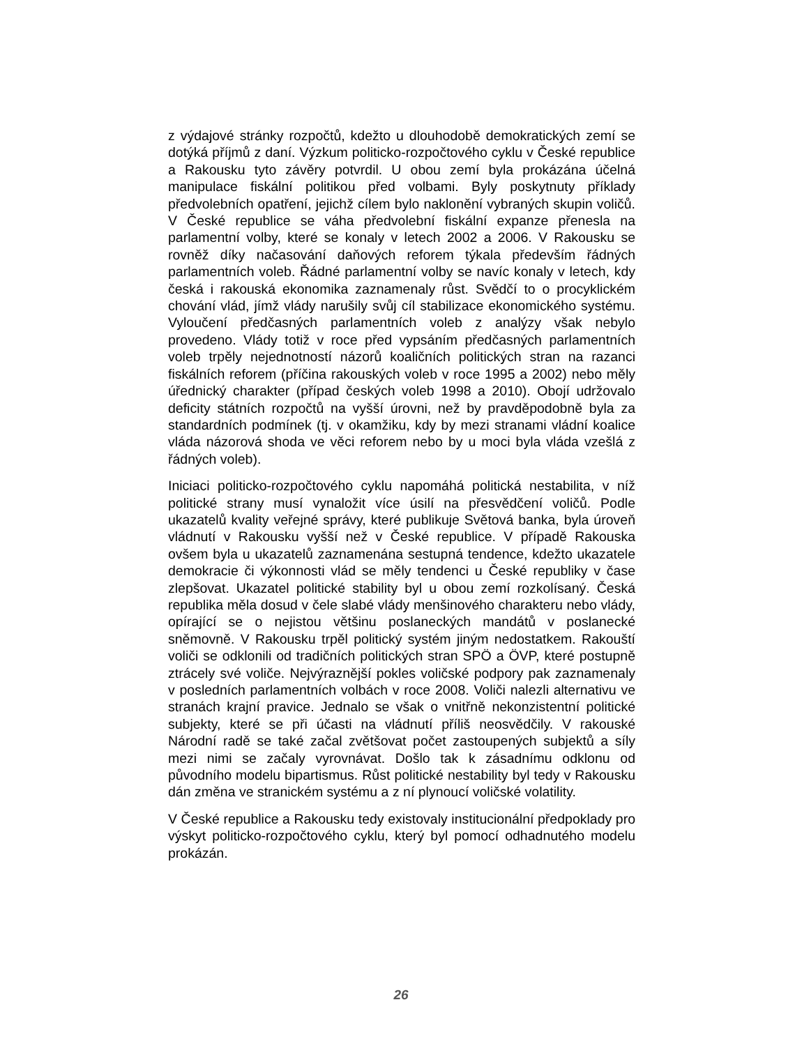z výdajové stránky rozpočtů, kdežto u dlouhodobě demokratických zemí se dotýká příjmů z daní. Výzkum politicko-rozpočtového cyklu v České republice a Rakousku tyto závěry potvrdil. U obou zemí byla prokázána účelná manipulace fiskální politikou před volbami. Byly poskytnuty příklady předvolebních opatření, jejichž cílem bylo naklonění vybraných skupin voličů. V České republice se váha předvolební fiskální expanze přenesla na parlamentní volby, které se konaly v letech 2002 a 2006. V Rakousku se rovněž díky načasování daňových reforem týkala především řádných parlamentních voleb. Řádné parlamentní volby se navíc konaly v letech, kdy česká i rakouská ekonomika zaznamenaly růst. Svědčí to o procyklickém chování vlád, jímž vlády narušily svůj cíl stabilizace ekonomického systému. Vyloučení předčasných parlamentních voleb z analýzy však nebylo provedeno. Vlády totiž v roce před vypsáním předčasných parlamentních voleb trpěly nejednotností názorů koaličních politických stran na razanci fiskálních reforem (příčina rakouských voleb v roce 1995 a 2002) nebo měly úřednický charakter (případ českých voleb 1998 a 2010). Obojí udržovalo deficity státních rozpočtů na vyšší úrovni, než by pravděpodobně byla za standardních podmínek (tj. v okamžiku, kdy by mezi stranami vládní koalice vláda názorová shoda ve věci reforem nebo by u moci byla vláda vzešlá z řádných voleb).
Iniciaci politicko-rozpočtového cyklu napomáhá politická nestabilita, v níž politické strany musí vynaložit více úsilí na přesvědčení voličů. Podle ukazatelů kvality veřejné správy, které publikuje Světová banka, byla úroveň vládnutí v Rakousku vyšší než v České republice. V případě Rakouska ovšem byla u ukazatelů zaznamenána sestupná tendence, kdežto ukazatele demokracie či výkonnosti vlád se měly tendenci u České republiky v čase zlepšovat. Ukazatel politické stability byl u obou zemí rozkolísaný. Česká republika měla dosud v čele slabé vlády menšinového charakteru nebo vlády, opírající se o nejistou většinu poslaneckých mandátů v poslanecké sněmovně. V Rakousku trpěl politický systém jiným nedostatkem. Rakouští voliči se odklonili od tradičních politických stran SPÖ a ÖVP, které postupně ztrácely své voliče. Nejvýraznější pokles voličské podpory pak zaznamenaly v posledních parlamentních volbách v roce 2008. Voliči nalezli alternativu ve stranách krajní pravice. Jednalo se však o vnitřně nekonzistentní politické subjekty, které se při účasti na vládnutí příliš neosvědčily. V rakouské Národní radě se také začal zvětšovat počet zastoupených subjektů a síly mezi nimi se začaly vyrovnávat. Došlo tak k zásadnímu odklonu od původního modelu bipartismus. Růst politické nestability byl tedy v Rakousku dán změna ve stranickém systému a z ní plynoucí voličské volatility.
V České republice a Rakousku tedy existovaly institucionální předpoklady pro výskyt politicko-rozpočtového cyklu, který byl pomocí odhadnutého modelu prokázán.
26